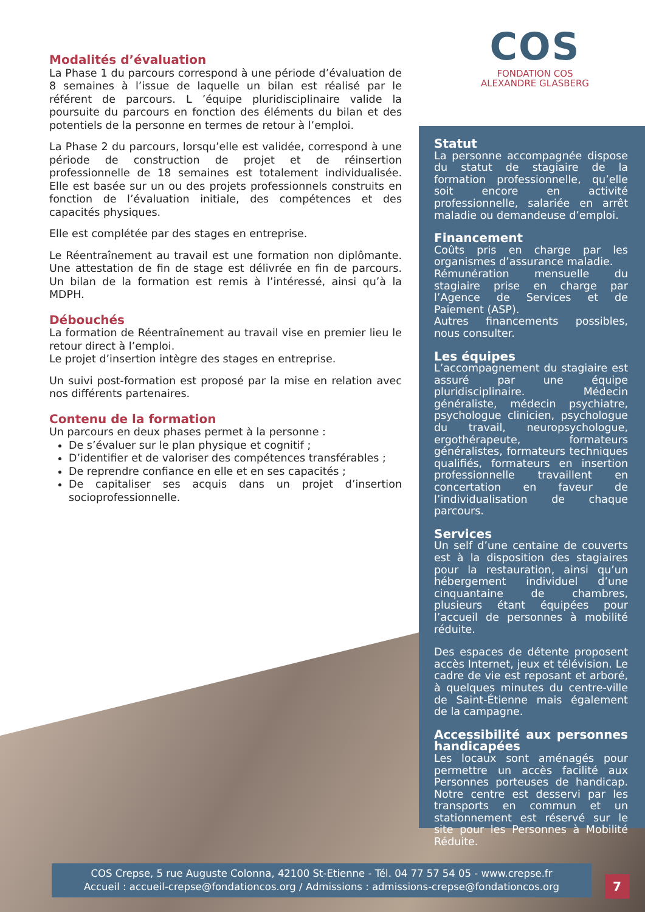COS
FONDATION COS
ALEXANDRE GLASBERG
Modalités d’évaluation
La Phase 1 du parcours correspond à une période d’évaluation de 8 semaines à l’issue de laquelle un bilan est réalisé par le référent de parcours. L ’équipe pluridisciplinaire valide la poursuite du parcours en fonction des éléments du bilan et des potentiels de la personne en termes de retour à l’emploi.
La Phase 2 du parcours, lorsqu’elle est validée, correspond à une période de construction de projet et de réinsertion professionnelle de 18 semaines est totalement individualisée. Elle est basée sur un ou des projets professionnels construits en fonction de l’évaluation initiale, des compétences et des capacités physiques.
Elle est complétée par des stages en entreprise.
Le Réentraînement au travail est une formation non diplômante. Une attestation de fin de stage est délivrée en fin de parcours. Un bilan de la formation est remis à l’intéressé, ainsi qu’à la MDPH.
Débouchés
La formation de Réentraînement au travail vise en premier lieu le retour direct à l’emploi.
Le projet d’insertion intègre des stages en entreprise.
Un suivi post-formation est proposé par la mise en relation avec nos différents partenaires.
Contenu de la formation
Un parcours en deux phases permet à la personne :
De s’évaluer sur le plan physique et cognitif ;
D’identifier et de valoriser des compétences transférables ;
De reprendre confiance en elle et en ses capacités ;
De capitaliser ses acquis dans un projet d’insertion socioprofessionnelle.
Statut
La personne accompagnée dispose du statut de stagiaire de la formation professionnelle, qu’elle soit encore en activité professionnelle, salariée en arrêt maladie ou demandeuse d’emploi.
Financement
Coûts pris en charge par les organismes d’assurance maladie.
Rémunération mensuelle du stagiaire prise en charge par l’Agence de Services et de Paiement (ASP).
Autres financements possibles, nous consulter.
Les équipes
L’accompagnement du stagiaire est assuré par une équipe pluridisciplinaire. Médecin généraliste, médecin psychiatre, psychologue clinicien, psychologue du travail, neuropsychologue, ergothérapeute, formateurs généralistes, formateurs techniques qualifiés, formateurs en insertion professionnelle travaillent en concertation en faveur de l’individualisation de chaque parcours.
Services
Un self d’une centaine de couverts est à la disposition des stagiaires pour la restauration, ainsi qu’un hébergement individuel d’une cinquantaine de chambres, plusieurs étant équipées pour l’accueil de personnes à mobilité réduite.
Des espaces de détente proposent accès Internet, jeux et télévision. Le cadre de vie est reposant et arboré, à quelques minutes du centre-ville de Saint-Étienne mais également de la campagne.
Accessibilité aux personnes handicapées
Les locaux sont aménagés pour permettre un accès facilité aux Personnes porteuses de handicap. Notre centre est desservi par les transports en commun et un stationnement est réservé sur le site pour les Personnes à Mobilité Réduite.
COS Crepse, 5 rue Auguste Colonna, 42100 St-Etienne - Tél. 04 77 57 54 05 - www.crepse.fr
Accueil : accueil-crepse@fondationcos.org / Admissions : admissions-crepse@fondationcos.org
7